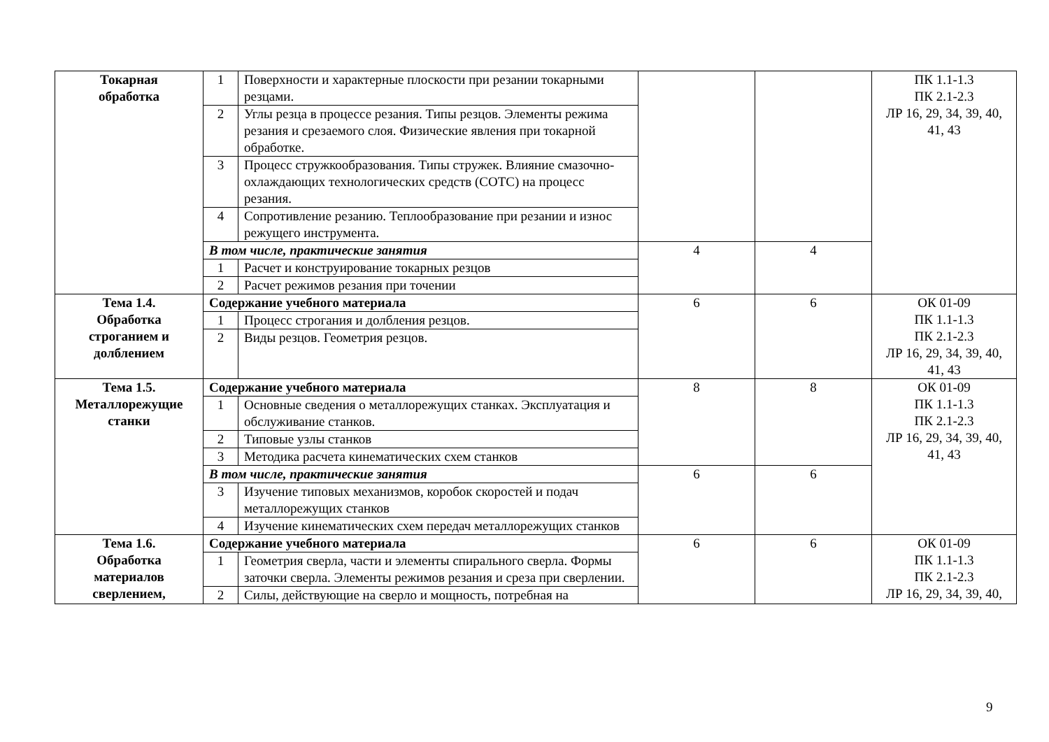| Токарная обработка | 1 | Поверхности и характерные плоскости при резании токарными резцами. | | | ПК 1.1-1.3 ПК 2.1-2.3 ЛР 16, 29, 34, 39, 40, 41, 43 |
| | 2 | Углы резца в процессе резания. Типы резцов. Элементы режима резания и срезаемого слоя. Физические явления при токарной обработке. | | | |
| | 3 | Процесс стружкообразования. Типы стружек. Влияние смазочно-охлаждающих технологических средств (СОТС) на процесс резания. | | | |
| | 4 | Сопротивление резанию. Теплообразование при резании и износ режущего инструмента. | | | |
| | В том числе, практические занятия | | 4 | 4 | |
| | 1 | Расчет и конструирование токарных резцов | | | |
| | 2 | Расчет режимов резания при точении | | | |
| Тема 1.4. Обработка строганием и долблением | Содержание учебного материала | | 6 | 6 | ОК 01-09 ПК 1.1-1.3 ПК 2.1-2.3 ЛР 16, 29, 34, 39, 40, 41, 43 |
| | 1 | Процесс строгания и долбления резцов. | | | |
| | 2 | Виды резцов. Геометрия резцов. | | | |
| Тема 1.5. Металлорежущие станки | Содержание учебного материала | | 8 | 8 | ОК 01-09 ПК 1.1-1.3 ПК 2.1-2.3 ЛР 16, 29, 34, 39, 40, 41, 43 |
| | 1 | Основные сведения о металлорежущих станках. Эксплуатация и обслуживание станков. | | | |
| | 2 | Типовые узлы станков | | | |
| | 3 | Методика расчета кинематических схем станков | | | |
| | В том числе, практические занятия | | 6 | 6 | |
| | 3 | Изучение типовых механизмов, коробок скоростей и подач металлорежущих станков | | | |
| | 4 | Изучение кинематических схем передач металлорежущих станков | | | |
| Тема 1.6. Обработка материалов сверлением, | Содержание учебного материала | | 6 | 6 | ОК 01-09 ПК 1.1-1.3 ПК 2.1-2.3 ЛР 16, 29, 34, 39, 40, |
| | 1 | Геометрия сверла, части и элементы спирального сверла. Формы заточки сверла. Элементы режимов резания и среза при сверлении. | | | |
| | 2 | Силы, действующие на сверло и мощность, потребная на | | | |
9